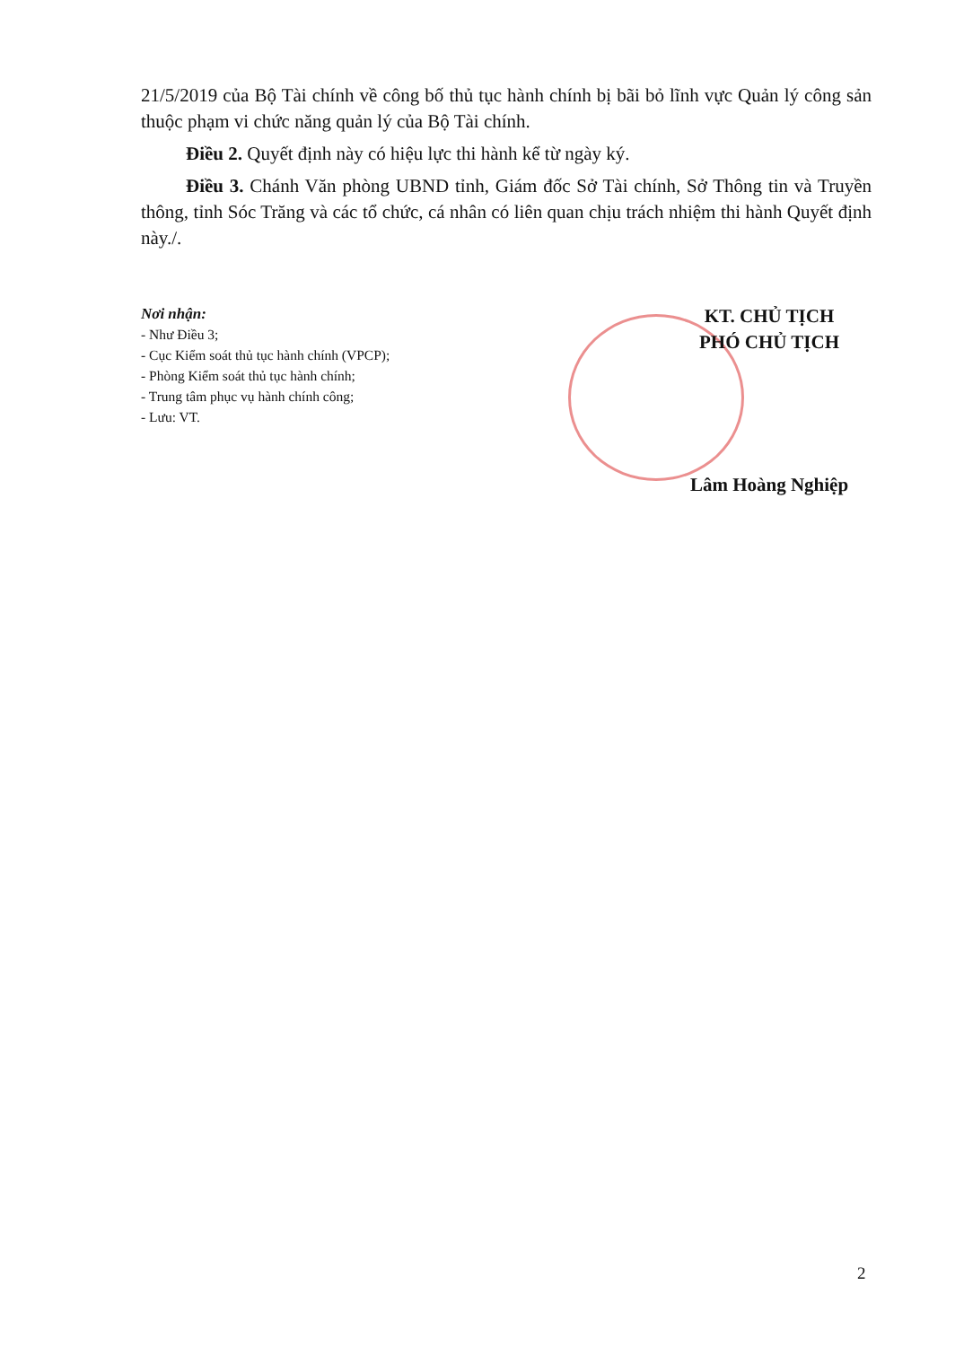21/5/2019 của Bộ Tài chính về công bố thủ tục hành chính bị bãi bỏ lĩnh vực Quản lý công sản thuộc phạm vi chức năng quản lý của Bộ Tài chính.
Điều 2. Quyết định này có hiệu lực thi hành kể từ ngày ký.
Điều 3. Chánh Văn phòng UBND tỉnh, Giám đốc Sở Tài chính, Sở Thông tin và Truyền thông, tỉnh Sóc Trăng và các tổ chức, cá nhân có liên quan chịu trách nhiệm thi hành Quyết định này./.
Nơi nhận:
- Như Điều 3;
- Cục Kiểm soát thủ tục hành chính (VPCP);
- Phòng Kiểm soát thủ tục hành chính;
- Trung tâm phục vụ hành chính công;
- Lưu: VT.
KT. CHỦ TỊCH
PHÓ CHỦ TỊCH
Lâm Hoàng Nghiệp
2